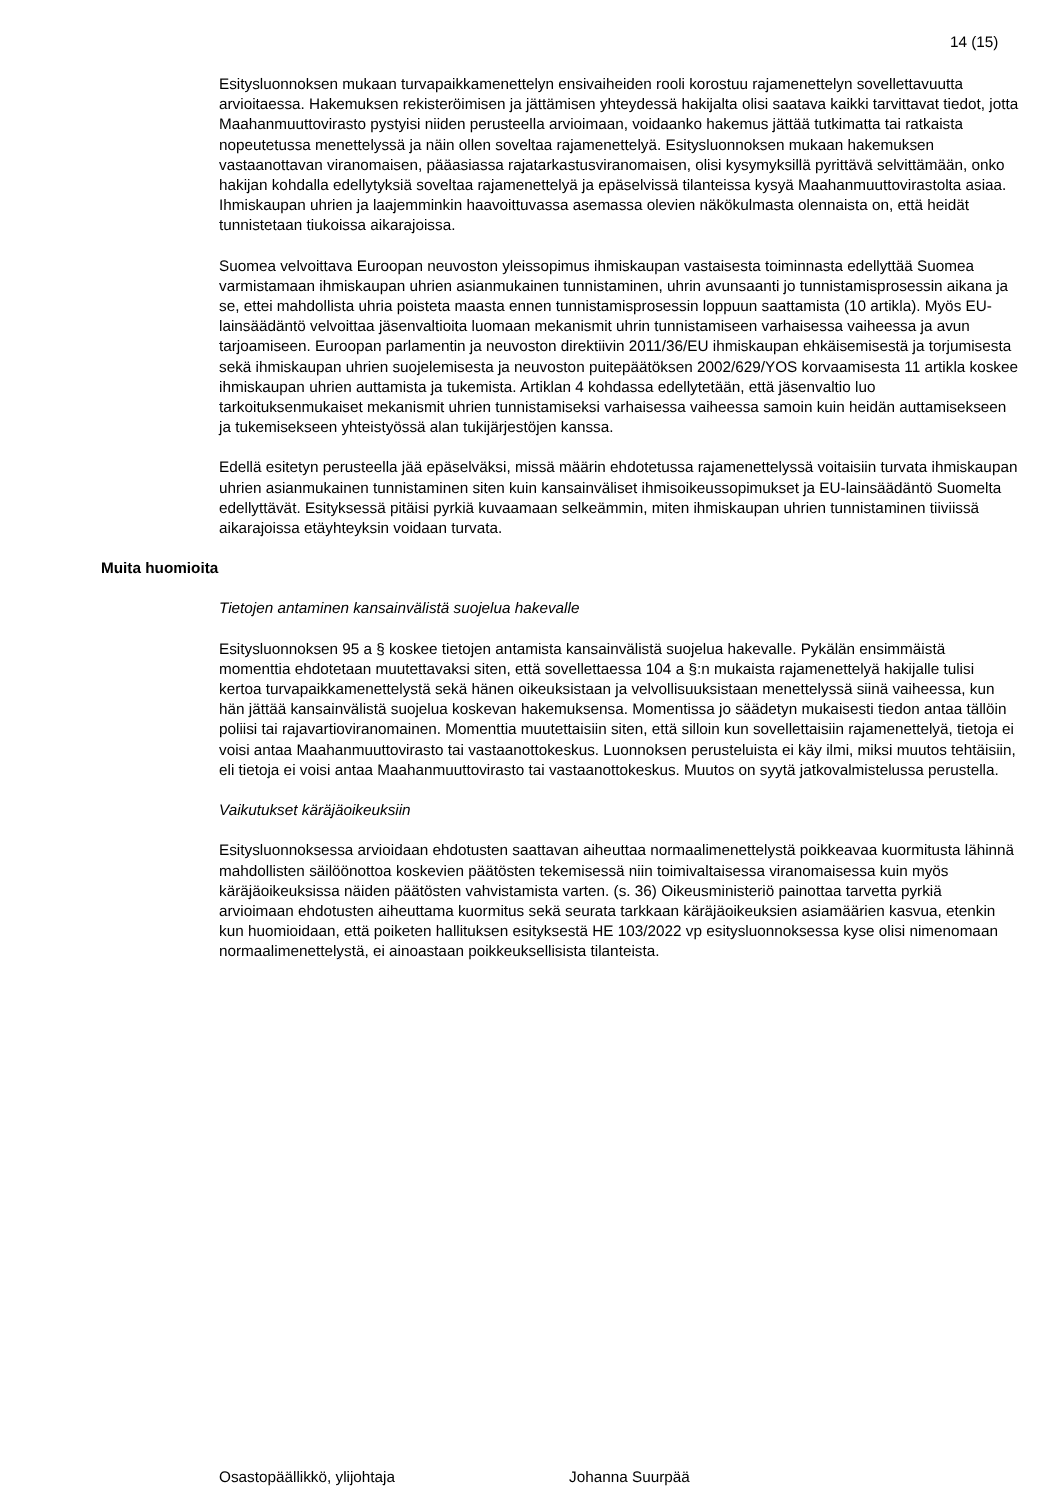14 (15)
Esitysluonnoksen mukaan turvapaikkamenettelyn ensivaiheiden rooli korostuu rajamenettelyn sovellettavuutta arvioitaessa. Hakemuksen rekisteröimisen ja jättämisen yhteydessä hakijalta olisi saatava kaikki tarvittavat tiedot, jotta Maahanmuuttovirasto pystyisi niiden perusteella arvioimaan, voidaanko hakemus jättää tutkimatta tai ratkaista nopeutetussa menettelyssä ja näin ollen soveltaa rajamenettelyä. Esitysluonnoksen mukaan hakemuksen vastaanottavan viranomaisen, pääasiassa rajatarkastusviranomaisen, olisi kysymyksillä pyrittävä selvittämään, onko hakijan kohdalla edellytyksiä soveltaa rajamenettelyä ja epäselvissä tilanteissa kysyä Maahanmuuttovirastolta asiaa. Ihmiskaupan uhrien ja laajemminkin haavoittuvassa asemassa olevien näkökulmasta olennaista on, että heidät tunnistetaan tiukoissa aikarajoissa.
Suomea velvoittava Euroopan neuvoston yleissopimus ihmiskaupan vastaisesta toiminnasta edellyttää Suomea varmistamaan ihmiskaupan uhrien asianmukainen tunnistaminen, uhrin avunsaanti jo tunnistamisprosessin aikana ja se, ettei mahdollista uhria poisteta maasta ennen tunnistamisprosessin loppuun saattamista (10 artikla). Myös EU-lainsäädäntö velvoittaa jäsenvaltioita luomaan mekanismit uhrin tunnistamiseen varhaisessa vaiheessa ja avun tarjoamiseen. Euroopan parlamentin ja neuvoston direktiivin 2011/36/EU ihmiskaupan ehkäisemisestä ja torjumisesta sekä ihmiskaupan uhrien suojelemisesta ja neuvoston puitepäätöksen 2002/629/YOS korvaamisesta 11 artikla koskee ihmiskaupan uhrien auttamista ja tukemista. Artiklan 4 kohdassa edellytetään, että jäsenvaltio luo tarkoituksenmukaiset mekanismit uhrien tunnistamiseksi varhaisessa vaiheessa samoin kuin heidän auttamisekseen ja tukemisekseen yhteistyössä alan tukijärjestöjen kanssa.
Edellä esitetyn perusteella jää epäselväksi, missä määrin ehdotetussa rajamenettelyssä voitaisiin turvata ihmiskaupan uhrien asianmukainen tunnistaminen siten kuin kansainväliset ihmisoikeussopimukset ja EU-lainsäädäntö Suomelta edellyttävät. Esityksessä pitäisi pyrkiä kuvaamaan selkeämmin, miten ihmiskaupan uhrien tunnistaminen tiiviissä aikarajoissa etäyhteyksin voidaan turvata.
Muita huomioita
Tietojen antaminen kansainvälistä suojelua hakevalle
Esitysluonnoksen 95 a § koskee tietojen antamista kansainvälistä suojelua hakevalle. Pykälän ensimmäistä momenttia ehdotetaan muutettavaksi siten, että sovellettaessa 104 a §:n mukaista rajamenettelyä hakijalle tulisi kertoa turvapaikkamenettelystä sekä hänen oikeuksistaan ja velvollisuuksistaan menettelyssä siinä vaiheessa, kun hän jättää kansainvälistä suojelua koskevan hakemuksensa. Momentissa jo säädetyn mukaisesti tiedon antaa tällöin poliisi tai rajavartioviranomainen. Momenttia muutettaisiin siten, että silloin kun sovellettaisiin rajamenettelyä, tietoja ei voisi antaa Maahanmuuttovirasto tai vastaanottokeskus. Luonnoksen perusteluista ei käy ilmi, miksi muutos tehtäisiin, eli tietoja ei voisi antaa Maahanmuuttovirasto tai vastaanottokeskus. Muutos on syytä jatkovalmistelussa perustella.
Vaikutukset käräjäoikeuksiin
Esitysluonnoksessa arvioidaan ehdotusten saattavan aiheuttaa normaalimenettelystä poikkeavaa kuormitusta lähinnä mahdollisten säilöönottoa koskevien päätösten tekemisessä niin toimivaltaisessa viranomaisessa kuin myös käräjäoikeuksissa näiden päätösten vahvistamista varten. (s. 36) Oikeusministeriö painottaa tarvetta pyrkiä arvioimaan ehdotusten aiheuttama kuormitus sekä seurata tarkkaan käräjäoikeuksien asiamäärien kasvua, etenkin kun huomioidaan, että poiketen hallituksen esityksestä HE 103/2022 vp esitysluonnoksessa kyse olisi nimenomaan normaalimenettelystä, ei ainoastaan poikkeuksellisista tilanteista.
Osastopäällikkö, ylijohtaja Johanna Suurpää